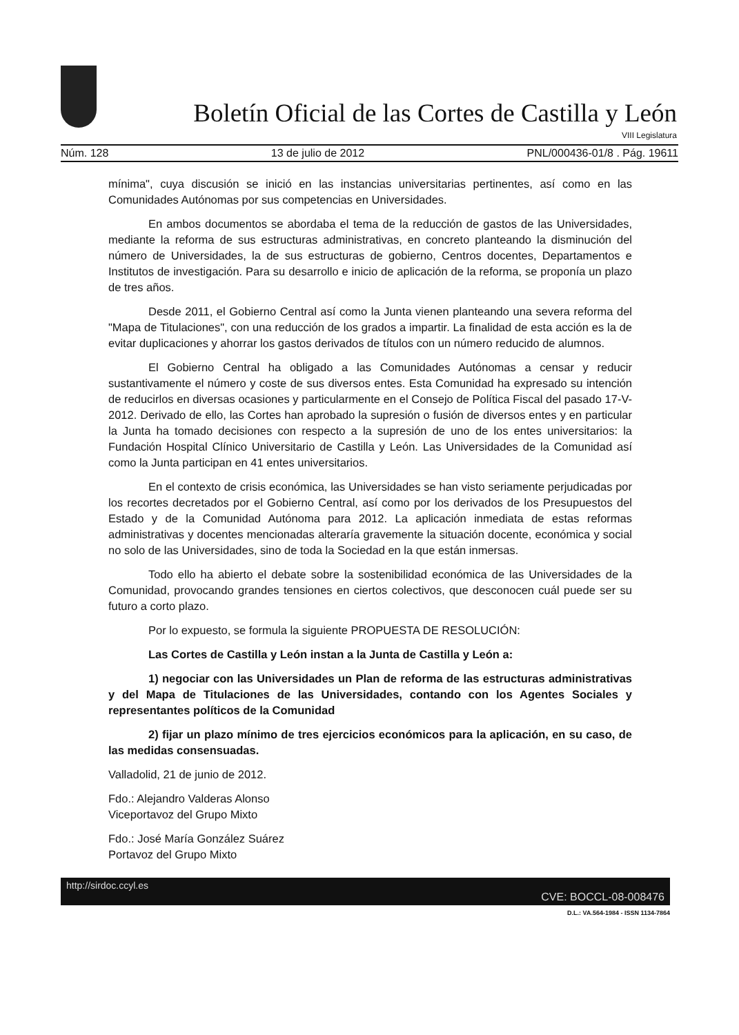Boletín Oficial de las Cortes de Castilla y León
VIII Legislatura
Núm. 128 13 de julio de 2012 PNL/000436-01/8 . Pág. 19611
mínima", cuya discusión se inició en las instancias universitarias pertinentes, así como en las Comunidades Autónomas por sus competencias en Universidades.
En ambos documentos se abordaba el tema de la reducción de gastos de las Universidades, mediante la reforma de sus estructuras administrativas, en concreto planteando la disminución del número de Universidades, la de sus estructuras de gobierno, Centros docentes, Departamentos e Institutos de investigación. Para su desarrollo e inicio de aplicación de la reforma, se proponía un plazo de tres años.
Desde 2011, el Gobierno Central así como la Junta vienen planteando una severa reforma del "Mapa de Titulaciones", con una reducción de los grados a impartir. La finalidad de esta acción es la de evitar duplicaciones y ahorrar los gastos derivados de títulos con un número reducido de alumnos.
El Gobierno Central ha obligado a las Comunidades Autónomas a censar y reducir sustantivamente el número y coste de sus diversos entes. Esta Comunidad ha expresado su intención de reducirlos en diversas ocasiones y particularmente en el Consejo de Política Fiscal del pasado 17-V-2012. Derivado de ello, las Cortes han aprobado la supresión o fusión de diversos entes y en particular la Junta ha tomado decisiones con respecto a la supresión de uno de los entes universitarios: la Fundación Hospital Clínico Universitario de Castilla y León. Las Universidades de la Comunidad así como la Junta participan en 41 entes universitarios.
En el contexto de crisis económica, las Universidades se han visto seriamente perjudicadas por los recortes decretados por el Gobierno Central, así como por los derivados de los Presupuestos del Estado y de la Comunidad Autónoma para 2012. La aplicación inmediata de estas reformas administrativas y docentes mencionadas alteraría gravemente la situación docente, económica y social no solo de las Universidades, sino de toda la Sociedad en la que están inmersas.
Todo ello ha abierto el debate sobre la sostenibilidad económica de las Universidades de la Comunidad, provocando grandes tensiones en ciertos colectivos, que desconocen cuál puede ser su futuro a corto plazo.
Por lo expuesto, se formula la siguiente PROPUESTA DE RESOLUCIÓN:
Las Cortes de Castilla y León instan a la Junta de Castilla y León a:
1) negociar con las Universidades un Plan de reforma de las estructuras administrativas y del Mapa de Titulaciones de las Universidades, contando con los Agentes Sociales y representantes políticos de la Comunidad
2) fijar un plazo mínimo de tres ejercicios económicos para la aplicación, en su caso, de las medidas consensuadas.
Valladolid, 21 de junio de 2012.
Fdo.: Alejandro Valderas Alonso
Viceportavoz del Grupo Mixto
Fdo.: José María González Suárez
Portavoz del Grupo Mixto
http://sirdoc.ccyl.es CVE: BOCCL-08-008476
D.L.: VA.564-1984 - ISSN 1134-7864